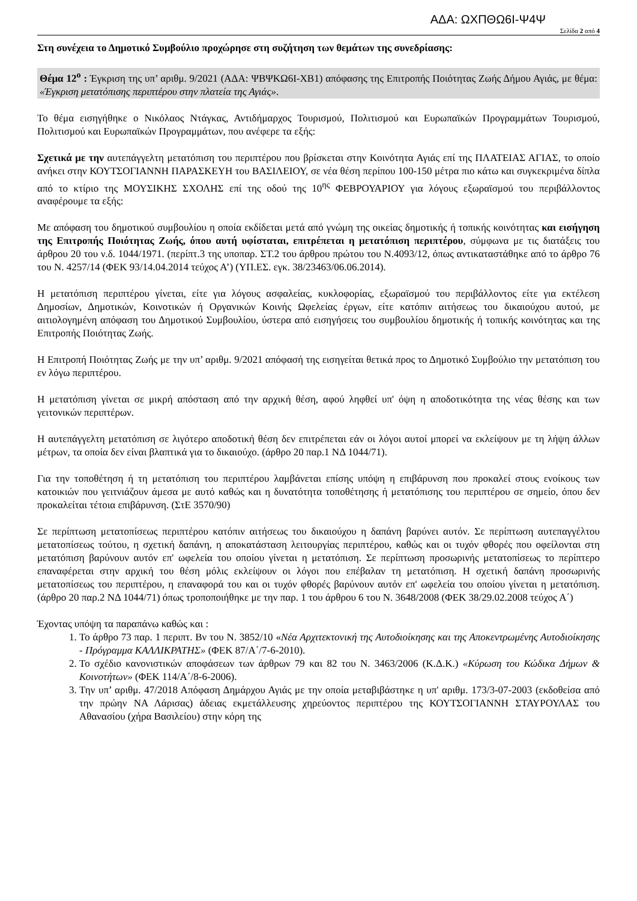ΑΔΑ: ΩΧΠΘΩ6Ι-Ψ4Ψ
Σελίδα 2 από 4
Στη συνέχεια το Δημοτικό Συμβούλιο προχώρησε στη συζήτηση των θεμάτων της συνεδρίασης:
Θέμα 12<sup>ο</sup> : Έγκριση της υπ’ αριθμ. 9/2021 (ΑΔΑ: ΨΒΨΚΩ6Ι-ΧΒ1) απόφασης της Επιτροπής Ποιότητας Ζωής Δήμου Αγιάς, με θέμα: «Έγκριση μετατόπισης περιπτέρου στην πλατεία της Αγιάς».
Το θέμα εισηγήθηκε ο Νικόλαος Ντάγκας, Αντιδήμαρχος Τουρισμού, Πολιτισμού και Ευρωπαϊκών Προγραμμάτων Τουρισμού, Πολιτισμού και Ευρωπαϊκών Προγραμμάτων, που ανέφερε τα εξής:
Σχετικά με την αυτεπάγγελτη μετατόπιση του περιπτέρου που βρίσκεται στην Κοινότητα Αγιάς επί της ΠΛΑΤΕΙΑΣ ΑΓΙΑΣ, το οποίο ανήκει στην ΚΟΥΤΣΟΓΙΑΝΝΗ ΠΑΡΑΣΚΕΥΗ του ΒΑΣΙΛΕΙΟΥ, σε νέα θέση περίπου 100-150 μέτρα πιο κάτω και συγκεκριμένα δίπλα από το κτίριο της ΜΟΥΣΙΚΗΣ ΣΧΟΛΗΣ επί της οδού της 10<sup>ης</sup> ΦΕΒΡΟΥΑΡΙΟΥ για λόγους εξωραϊσμού του περιβάλλοντος αναφέρουμε τα εξής:
Με απόφαση του δημοτικού συμβουλίου η οποία εκδίδεται μετά από γνώμη της οικείας δημοτικής ή τοπικής κοινότητας και εισήγηση της Επιτροπής Ποιότητας Ζωής, όπου αυτή υφίσταται, επιτρέπεται η μετατόπιση περιπτέρου, σύμφωνα με τις διατάξεις του άρθρου 20 του ν.δ. 1044/1971. (περίπτ.3 της υποπαρ. ΣΤ.2 του άρθρου πρώτου του Ν.4093/12, όπως αντικαταστάθηκε από το άρθρο 76 του Ν. 4257/14 (ΦΕΚ 93/14.04.2014 τεύχος Α’) (ΥΠ.ΕΣ. εγκ. 38/23463/06.06.2014).
Η μετατόπιση περιπτέρου γίνεται, είτε για λόγους ασφαλείας, κυκλοφορίας, εξωραϊσμού του περιβάλλοντος είτε για εκτέλεση Δημοσίων, Δημοτικών, Κοινοτικών ή Οργανικών Κοινής Ωφελείας έργων, είτε κατόπιν αιτήσεως του δικαιούχου αυτού, με αιτιολογημένη απόφαση του Δημοτικού Συμβουλίου, ύστερα από εισηγήσεις του συμβουλίου δημοτικής ή τοπικής κοινότητας και της Επιτροπής Ποιότητας Ζωής.
Η Επιτροπή Ποιότητας Ζωής με την υπ’ αριθμ. 9/2021 απόφασή της εισηγείται θετικά προς το Δημοτικό Συμβούλιο την μετατόπιση του εν λόγω περιπτέρου.
Η μετατόπιση γίνεται σε μικρή απόσταση από την αρχική θέση, αφού ληφθεί υπ' όψη η αποδοτικότητα της νέας θέσης και των γειτονικών περιπτέρων.
Η αυτεπάγγελτη μετατόπιση σε λιγότερο αποδοτική θέση δεν επιτρέπεται εάν οι λόγοι αυτοί μπορεί να εκλείψουν με τη λήψη άλλων μέτρων, τα οποία δεν είναι βλαπτικά για το δικαιούχο. (άρθρο 20 παρ.1 ΝΔ 1044/71).
Για την τοποθέτηση ή τη μετατόπιση του περιπτέρου λαμβάνεται επίσης υπόψη η επιβάρυνση που προκαλεί στους ενοίκους των κατοικιών που γειτνιάζουν άμεσα με αυτό καθώς και η δυνατότητα τοποθέτησης ή μετατόπισης του περιπτέρου σε σημείο, όπου δεν προκαλείται τέτοια επιβάρυνση. (ΣτΕ 3570/90)
Σε περίπτωση μετατοπίσεως περιπτέρου κατόπιν αιτήσεως του δικαιούχου η δαπάνη βαρύνει αυτόν. Σε περίπτωση αυτεπαγγέλτου μετατοπίσεως τούτου, η σχετική δαπάνη, η αποκατάσταση λειτουργίας περιπτέρου, καθώς και οι τυχόν φθορές που οφείλονται στη μετατόπιση βαρύνουν αυτόν επ' ωφελεία του οποίου γίνεται η μετατόπιση. Σε περίπτωση προσωρινής μετατοπίσεως το περίπτερο επαναφέρεται στην αρχική του θέση μόλις εκλείψουν οι λόγοι που επέβαλαν τη μετατόπιση. Η σχετική δαπάνη προσωρινής μετατοπίσεως του περιπτέρου, η επαναφορά του και οι τυχόν φθορές βαρύνουν αυτόν επ' ωφελεία του οποίου γίνεται η μετατόπιση. (άρθρο 20 παρ.2 ΝΔ 1044/71) όπως τροποποιήθηκε με την παρ. 1 του άρθρου 6 του Ν. 3648/2008 (ΦΕΚ 38/29.02.2008 τεύχος Α΄)
Έχοντας υπόψη τα παραπάνω καθώς και :
1. Το άρθρο 73 παρ. 1 περιπτ. Βν του Ν. 3852/10 «Νέα Αρχιτεκτονική της Αυτοδιοίκησης και της Αποκεντρωμένης Αυτοδιοίκησης - Πρόγραμμα ΚΑΛΛΙΚΡΑΤΗΣ» (ΦΕΚ 87/Α΄/7-6-2010).
2. Το σχέδιο κανονιστικών αποφάσεων των άρθρων 79 και 82 του Ν. 3463/2006 (Κ.Δ.Κ.) «Κύρωση του Κώδικα Δήμων & Κοινοτήτων» (ΦΕΚ 114/Α΄/8-6-2006).
3. Την υπ’ αριθμ. 47/2018 Απόφαση Δημάρχου Αγιάς με την οποία μεταβιβάστηκε η υπ' αριθμ. 173/3-07-2003 (εκδοθείσα από την πρώην ΝΑ Λάρισας) άδειας εκμετάλλευσης χηρεύοντος περιπτέρου της ΚΟΥΤΣΟΓΙΑΝΝΗ ΣΤΑΥΡΟΥΛΑΣ του Αθανασίου (χήρα Βασιλείου) στην κόρη της